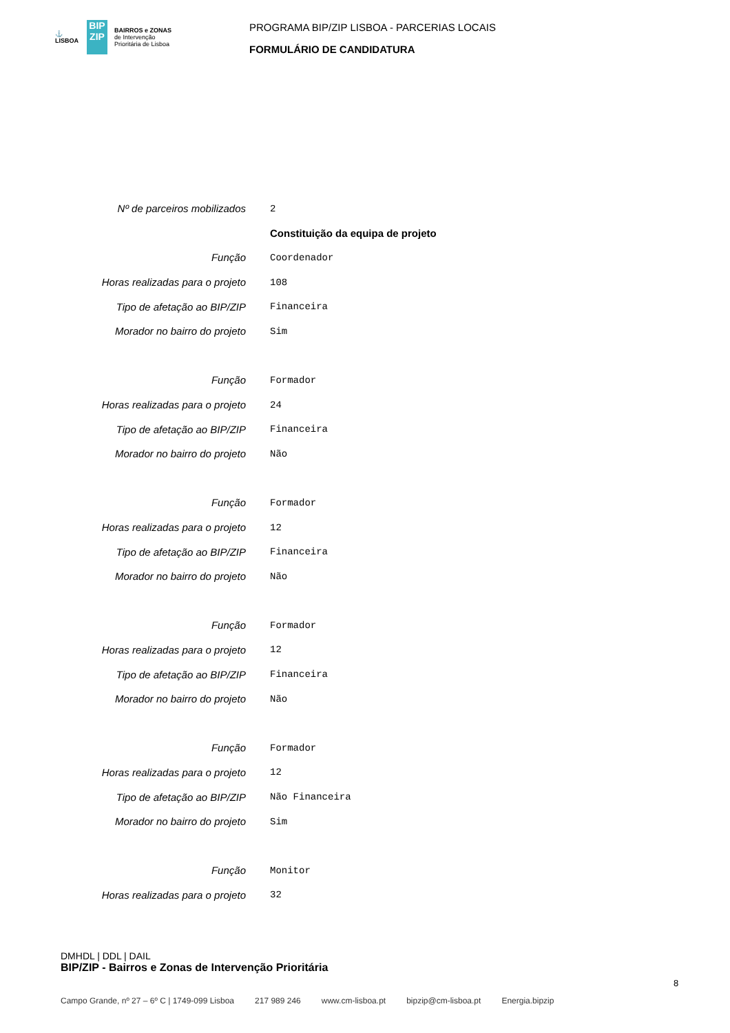⚓
LISBOA
BIP ZIP
BAIRROS e ZONAS
de Intervenção
Prioritária de Lisboa
PROGRAMA BIP/ZIP LISBOA - PARCERIAS LOCAIS
FORMULÁRIO DE CANDIDATURA
| Nº de parceiros mobilizados | 2 |
| | Constituição da equipa de projeto |
| Função | Coordenador |
| Horas realizadas para o projeto | 108 |
| Tipo de afetação ao BIP/ZIP | Financeira |
| Morador no bairro do projeto | Sim |
| Função | Formador |
| Horas realizadas para o projeto | 24 |
| Tipo de afetação ao BIP/ZIP | Financeira |
| Morador no bairro do projeto | Não |
| Função | Formador |
| Horas realizadas para o projeto | 12 |
| Tipo de afetação ao BIP/ZIP | Financeira |
| Morador no bairro do projeto | Não |
| Função | Formador |
| Horas realizadas para o projeto | 12 |
| Tipo de afetação ao BIP/ZIP | Financeira |
| Morador no bairro do projeto | Não |
| Função | Formador |
| Horas realizadas para o projeto | 12 |
| Tipo de afetação ao BIP/ZIP | Não Financeira |
| Morador no bairro do projeto | Sim |
| Função | Monitor |
| Horas realizadas para o projeto | 32 |
DMHDL | DDL | DAIL
BIP/ZIP - Bairros e Zonas de Intervenção Prioritária
8
Campo Grande, nº 27 – 6º C | 1749-099 Lisboa 217 989 246 www.cm-lisboa.pt bipzip@cm-lisboa.pt Energia.bipzip